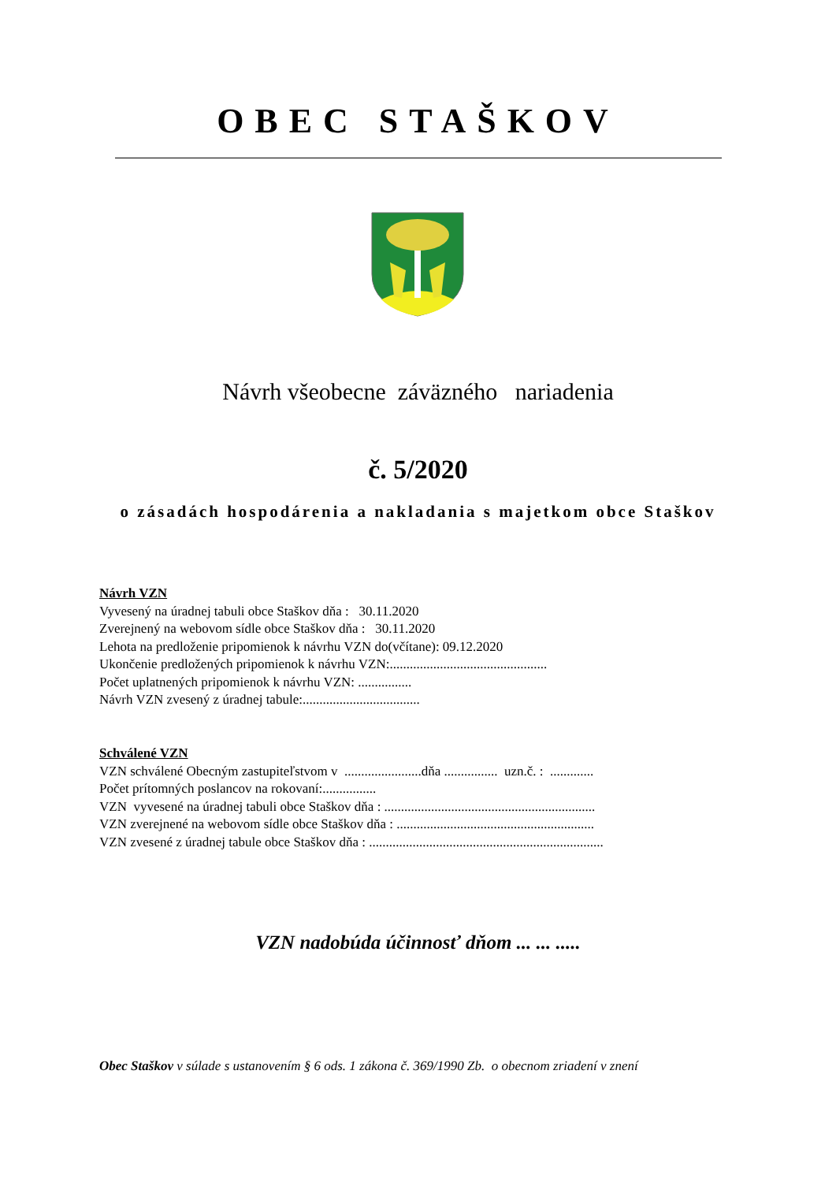OBEC STAŠKOV
Návrh všeobecne záväzného nariadenia
č. 5/2020
o zásadách hospodárenia a nakladania s majetkom obce Staškov
Návrh VZN
Vyvesený na úradnej tabuli obce Staškov dňa : 30.11.2020
Zverejnený na webovom sídle obce Staškov dňa : 30.11.2020
Lehota na predloženie pripomienok k návrhu VZN do(včítane): 09.12.2020
Ukončenie predložených pripomienok k návrhu VZN:...............................................
Počet uplatnených pripomienok k návrhu VZN: ................
Návrh VZN zvesený z úradnej tabule:...................................
Schválené VZN
VZN schválené Obecným zastupiteľstvom v .......................dňa ................ uzn.č. : .............
Počet prítomných poslancov na rokovaní:................
VZN vyvesené na úradnej tabuli obce Staškov dňa : ...............................................................
VZN zverejnené na webovom sídle obce Staškov dňa : ...........................................................
VZN zvesené z úradnej tabule obce Staškov dňa : ......................................................................
VZN nadobúda účinnosť dňom ... ... .....
Obec Staškov v súlade s ustanovením § 6 ods. 1 zákona č. 369/1990 Zb. o obecnom zriadení v znení